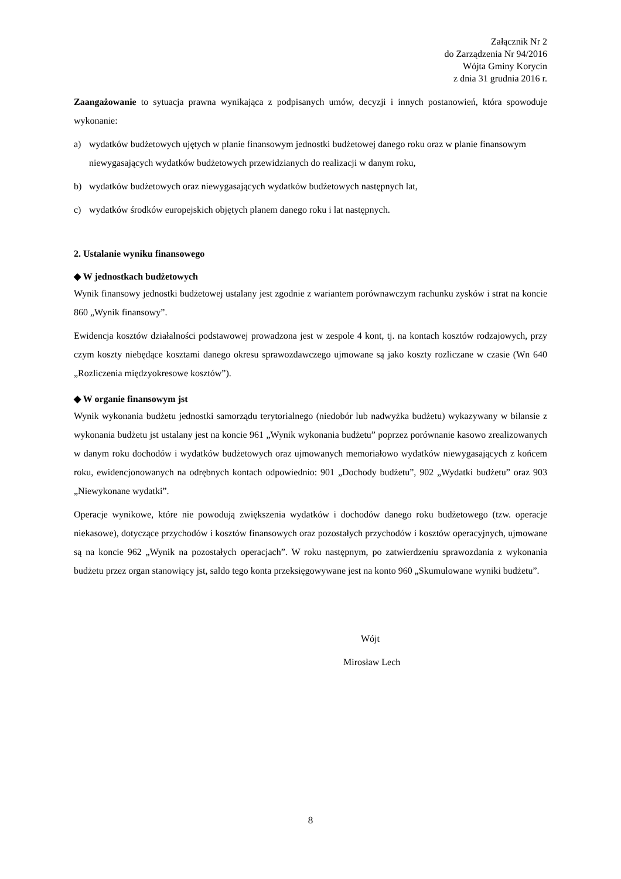Załącznik Nr 2
do Zarządzenia Nr 94/2016
Wójta Gminy Korycin
z dnia 31 grudnia 2016 r.
Zaangażowanie to sytuacja prawna wynikająca z podpisanych umów, decyzji i innych postanowień, która spowoduje wykonanie:
a) wydatków budżetowych ujętych w planie finansowym jednostki budżetowej danego roku oraz w planie finansowym niewygasających wydatków budżetowych przewidzianych do realizacji w danym roku,
b) wydatków budżetowych oraz niewygasających wydatków budżetowych następnych lat,
c) wydatków środków europejskich objętych planem danego roku i lat następnych.
2. Ustalanie wyniku finansowego
◆ W jednostkach budżetowych
Wynik finansowy jednostki budżetowej ustalany jest zgodnie z wariantem porównawczym rachunku zysków i strat na koncie 860 „Wynik finansowy”.
Ewidencja kosztów działalności podstawowej prowadzona jest w zespole 4 kont, tj. na kontach kosztów rodzajowych, przy czym koszty niebędące kosztami danego okresu sprawozdawczego ujmowane są jako koszty rozliczane w czasie (Wn 640 „Rozliczenia międzyokresowe kosztów”).
◆ W organie finansowym jst
Wynik wykonania budżetu jednostki samorządu terytorialnego (niedobór lub nadwyżka budżetu) wykazywany w bilansie z wykonania budżetu jst ustalany jest na koncie 961 „Wynik wykonania budżetu” poprzez porównanie kasowo zrealizowanych w danym roku dochodów i wydatków budżetowych oraz ujmowanych memoriałowo wydatków niewygasających z końcem roku, ewidencjonowanych na odrębnych kontach odpowiednio: 901 „Dochody budżetu”, 902 „Wydatki budżetu” oraz 903 „Niewykonane wydatki”.
Operacje wynikowe, które nie powodują zwiększenia wydatków i dochodów danego roku budżetowego (tzw. operacje niekasowe), dotyczące przychodów i kosztów finansowych oraz pozostałych przychodów i kosztów operacyjnych, ujmowane są na koncie 962 „Wynik na pozostałych operacjach”. W roku następnym, po zatwierdzeniu sprawozdania z wykonania budżetu przez organ stanowiący jst, saldo tego konta przeksięgowywane jest na konto 960 „Skumulowane wyniki budżetu”.
Wójt
Mirosław Lech
8